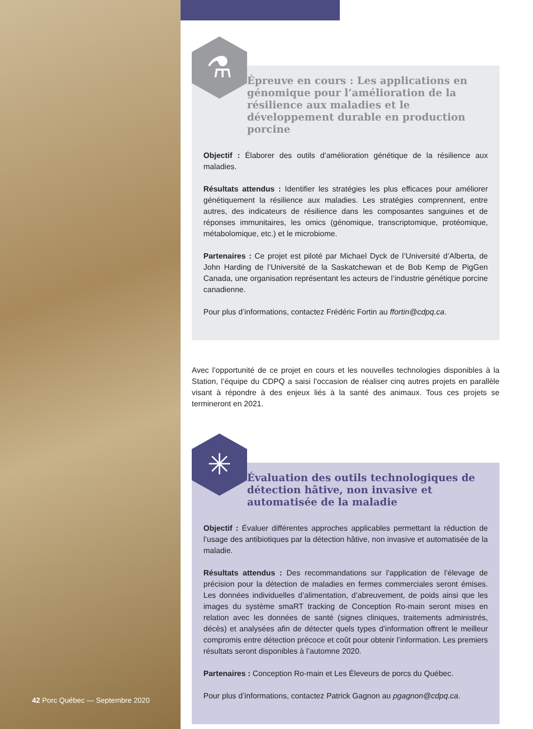⚗
Épreuve en cours : Les applications en génomique pour l’amélioration de la résilience aux maladies et le développement durable en production porcine
Objectif : Élaborer des outils d’amélioration génétique de la résilience aux maladies.
Résultats attendus : Identifier les stratégies les plus efficaces pour améliorer génétiquement la résilience aux maladies. Les stratégies comprennent, entre autres, des indicateurs de résilience dans les composantes sanguines et de réponses immunitaires, les omics (génomique, transcriptomique, protéomique, métabolomique, etc.) et le microbiome.
Partenaires : Ce projet est piloté par Michael Dyck de l’Université d’Alberta, de John Harding de l’Université de la Saskatchewan et de Bob Kemp de PigGen Canada, une organisation représentant les acteurs de l’industrie génétique porcine canadienne.
Pour plus d’informations, contactez Frédéric Fortin au ffortin@cdpq.ca.
Avec l’opportunité de ce projet en cours et les nouvelles technologies disponibles à la Station, l’équipe du CDPQ a saisi l’occasion de réaliser cinq autres projets en parallèle visant à répondre à des enjeux liés à la santé des animaux. Tous ces projets se termineront en 2021.
✳
Évaluation des outils technologiques de détection hâtive, non invasive et automatisée de la maladie
Objectif : Évaluer différentes approches applicables permettant la réduction de l’usage des antibiotiques par la détection hâtive, non invasive et automatisée de la maladie.
Résultats attendus : Des recommandations sur l’application de l’élevage de précision pour la détection de maladies en fermes commerciales seront émises. Les données individuelles d’alimentation, d’abreuvement, de poids ainsi que les images du système smaRT tracking de Conception Ro-main seront mises en relation avec les données de santé (signes cliniques, traitements administrés, décès) et analysées afin de détecter quels types d’information offrent le meilleur compromis entre détection précoce et coût pour obtenir l’information. Les premiers résultats seront disponibles à l’automne 2020.
Partenaires : Conception Ro-main et Les Éleveurs de porcs du Québec.
Pour plus d’informations, contactez Patrick Gagnon au pgagnon@cdpq.ca.
42 Porc Québec — Septembre 2020